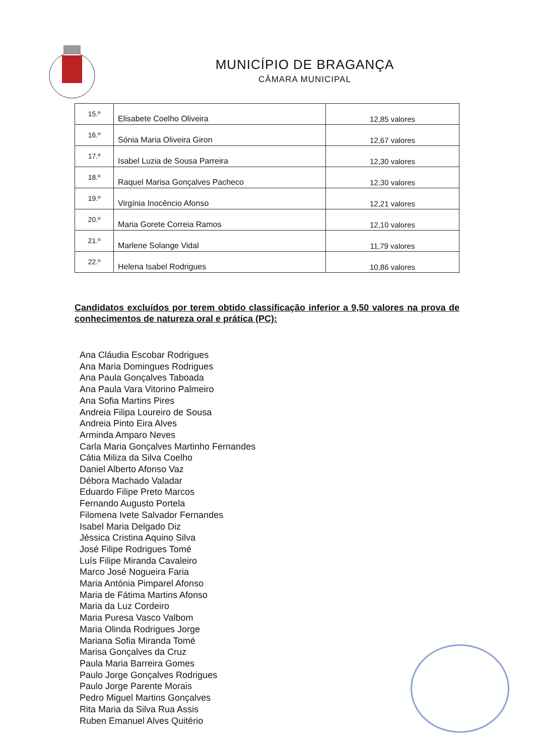MUNICÍPIO DE BRAGANÇA
CÂMARA MUNICIPAL
| 15.º | Elisabete Coelho Oliveira | 12,85 valores |
| 16.º | Sónia Maria Oliveira Giron | 12,67 valores |
| 17.º | Isabel Luzia de Sousa Parreira | 12,30 valores |
| 18.º | Raquel Marisa Gonçalves Pacheco | 12,30 valores |
| 19.º | Virgínia Inocêncio Afonso | 12,21 valores |
| 20.º | Maria Gorete Correia Ramos | 12,10 valores |
| 21.º | Marlene Solange Vidal | 11,79 valores |
| 22.º | Helena Isabel Rodrigues | 10,86 valores |
Candidatos excluídos por terem obtido classificação inferior a 9,50 valores na prova de conhecimentos de natureza oral e prática (PC):
Ana Cláudia Escobar Rodrigues
Ana Maria Domingues Rodrigues
Ana Paula Gonçalves Taboada
Ana Paula Vara Vitorino Palmeiro
Ana Sofia Martins Pires
Andreia Filipa Loureiro de Sousa
Andreia Pinto Eira Alves
Arminda Amparo Neves
Carla Maria Gonçalves Martinho Fernandes
Cátia Miliza da Silva Coelho
Daniel Alberto Afonso Vaz
Débora Machado Valadar
Eduardo Filipe Preto Marcos
Fernando Augusto Portela
Filomena Ivete Salvador Fernandes
Isabel Maria Delgado Diz
Jéssica Cristina Aquino Silva
José Filipe Rodrigues Tomé
Luís Filipe Miranda Cavaleiro
Marco José Nogueira Faria
Maria Antónia Pimparel Afonso
Maria de Fátima Martins Afonso
Maria da Luz Cordeiro
Maria Puresa Vasco Valbom
Maria Olinda Rodrigues Jorge
Mariana Sofia Miranda Tomé
Marisa Gonçalves da Cruz
Paula Maria Barreira Gomes
Paulo Jorge Gonçalves Rodrigues
Paulo Jorge Parente Morais
Pedro Miguel Martins Gonçalves
Rita Maria da Silva Rua Assis
Ruben Emanuel Alves Quitério